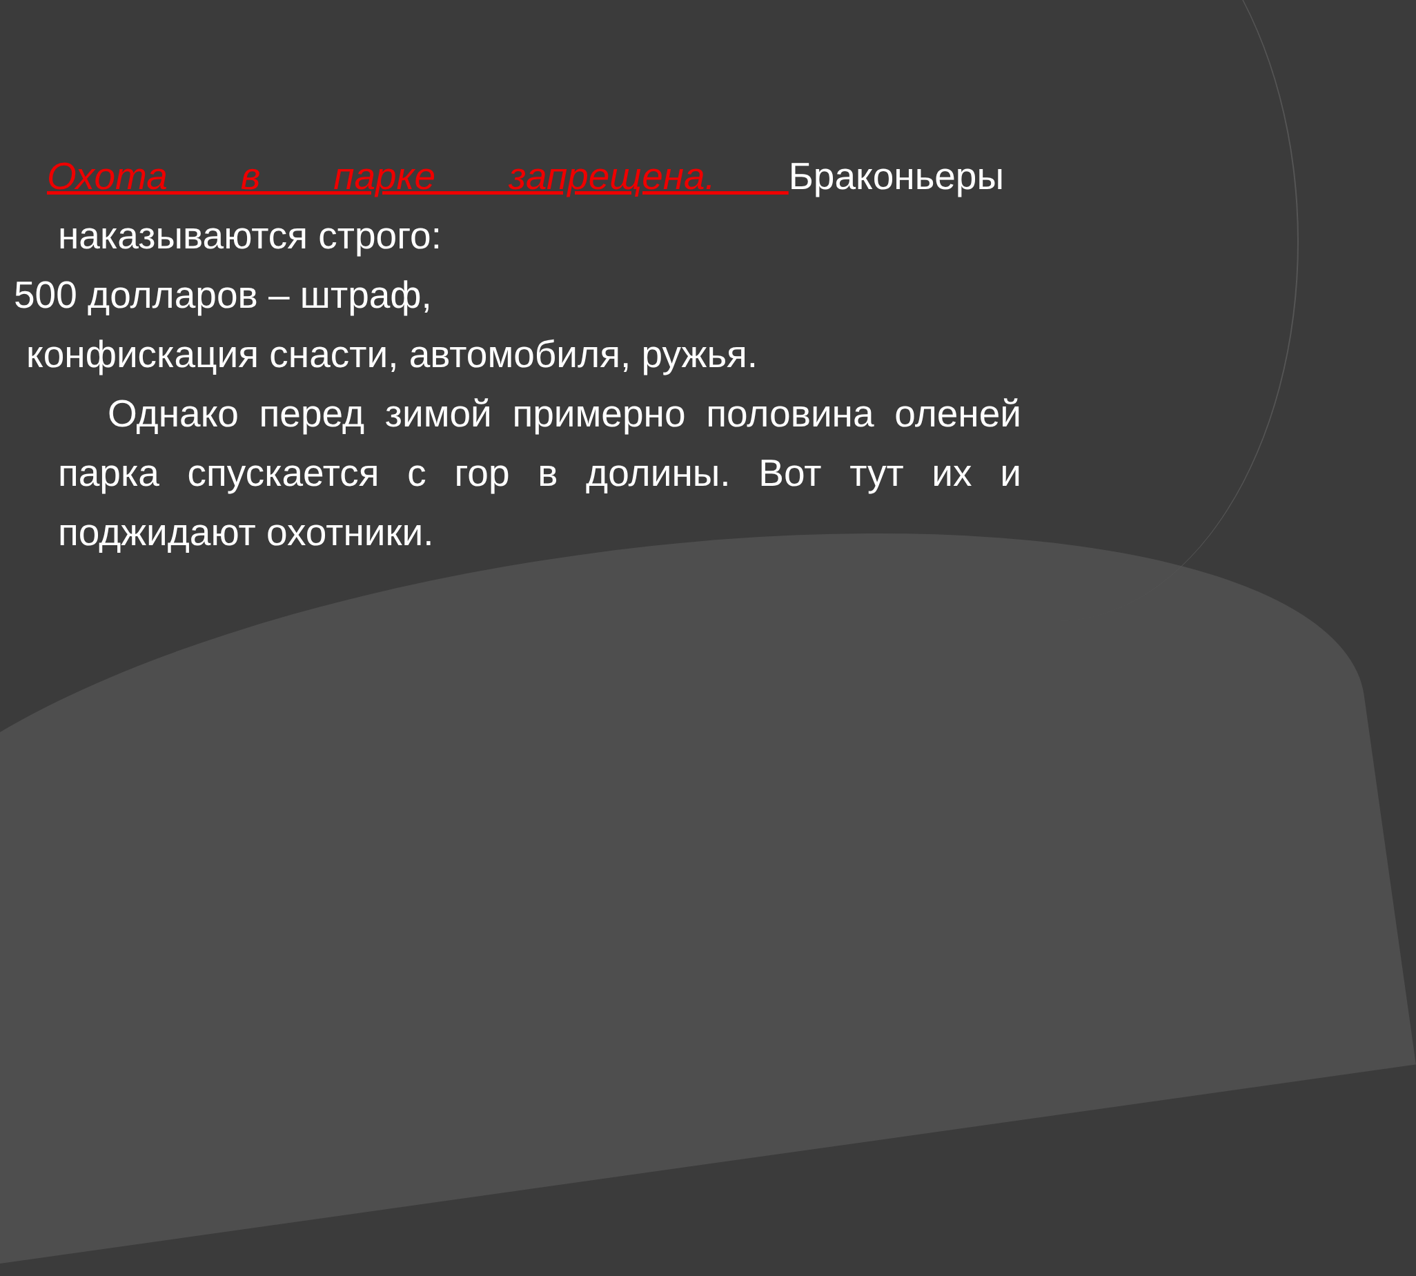Охота в парке запрещена. Браконьеры наказываются строго:
500 долларов – штраф,
конфискация снасти, автомобиля, ружья.
Однако перед зимой примерно половина оленей парка спускается с гор в долины. Вот тут их и поджидают охотники.